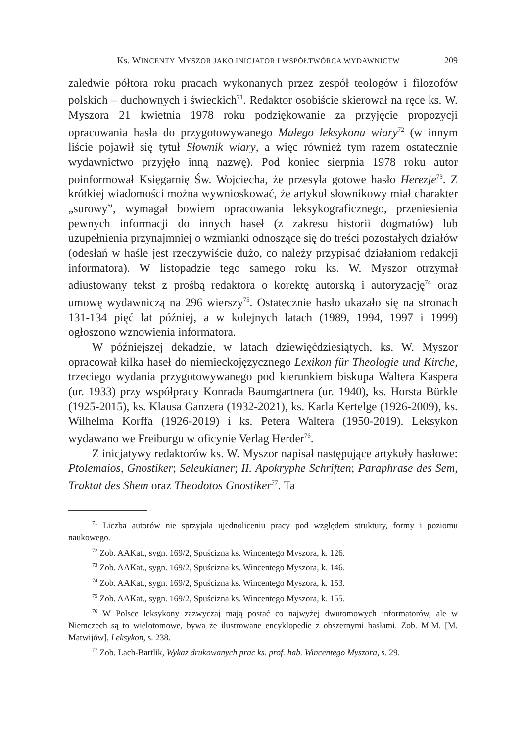Ks. WINCENTY MYSZOR JAKO INICJATOR I WSPÓŁTWÓRCA WYDAWNICTW 209
zaledwie półtora roku pracach wykonanych przez zespół teologów i filozofów polskich – duchownych i świeckich<sup>71</sup>. Redaktor osobiście skierował na ręce ks. W. Myszora 21 kwietnia 1978 roku podziękowanie za przyjęcie propozycji opracowania hasła do przygotowywanego Małego leksykonu wiary<sup>72</sup> (w innym liście pojawił się tytuł Słownik wiary, a więc również tym razem ostatecznie wydawnictwo przyjęło inną nazwę). Pod koniec sierpnia 1978 roku autor poinformował Księgarnię Św. Wojciecha, że przesyła gotowe hasło Herezje<sup>73</sup>. Z krótkiej wiadomości można wywnioskować, że artykuł słownikowy miał charakter „surowy”, wymagał bowiem opracowania leksykograficznego, przeniesienia pewnych informacji do innych haseł (z zakresu historii dogmatów) lub uzupełnienia przynajmniej o wzmianki odnoszące się do treści pozostałych działów (odesłań w haśle jest rzeczywiście dużo, co należy przypisać działaniom redakcji informatora). W listopadzie tego samego roku ks. W. Myszor otrzymał adiustowany tekst z prośbą redaktora o korektę autorską i autoryzację<sup>74</sup> oraz umowę wydawniczą na 296 wierszy<sup>75</sup>. Ostatecznie hasło ukazało się na stronach 131-134 pięć lat później, a w kolejnych latach (1989, 1994, 1997 i 1999) ogłoszono wznowienia informatora.
W późniejszej dekadzie, w latach dziewięćdziesiątych, ks. W. Myszor opracował kilka haseł do niemieckojęzycznego Lexikon für Theologie und Kirche, trzeciego wydania przygotowywanego pod kierunkiem biskupa Waltera Kaspera (ur. 1933) przy współpracy Konrada Baumgartnera (ur. 1940), ks. Horsta Bürkle (1925-2015), ks. Klausa Ganzera (1932-2021), ks. Karla Kertelge (1926-2009), ks. Wilhelma Korffa (1926-2019) i ks. Petera Waltera (1950-2019). Leksykon wydawano we Freiburgu w oficynie Verlag Herder<sup>76</sup>.
Z inicjatywy redaktorów ks. W. Myszor napisał następujące artykuły hasłowe: Ptolemaios, Gnostiker; Seleukianer; II. Apokryphe Schriften; Paraphrase des Sem, Traktat des Shem oraz Theodotos Gnostiker<sup>77</sup>. Ta
<sup>71</sup> Liczba autorów nie sprzyjała ujednoliceniu pracy pod względem struktury, formy i poziomu naukowego.
<sup>72</sup> Zob. AAKat., sygn. 169/2, Spuścizna ks. Wincentego Myszora, k. 126.
<sup>73</sup> Zob. AAKat., sygn. 169/2, Spuścizna ks. Wincentego Myszora, k. 146.
<sup>74</sup> Zob. AAKat., sygn. 169/2, Spuścizna ks. Wincentego Myszora, k. 153.
<sup>75</sup> Zob. AAKat., sygn. 169/2, Spuścizna ks. Wincentego Myszora, k. 155.
<sup>76</sup> W Polsce leksykony zazwyczaj mają postać co najwyżej dwutomowych informatorów, ale w Niemczech są to wielotomowe, bywa że ilustrowane encyklopedie z obszernymi hasłami. Zob. M.M. [M. Matwijów], Leksykon, s. 238.
<sup>77</sup> Zob. Lach-Bartlik, Wykaz drukowanych prac ks. prof. hab. Wincentego Myszora, s. 29.